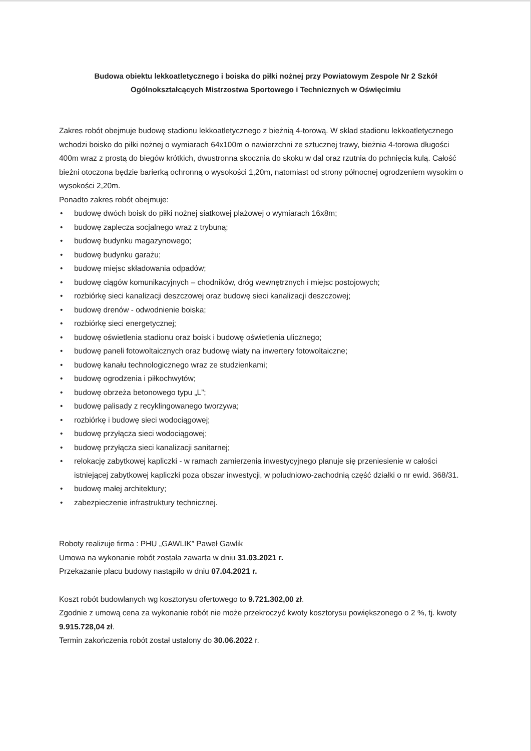Budowa obiektu lekkoatletycznego i boiska do piłki nożnej przy Powiatowym Zespole Nr 2 Szkół Ogólnokształcących Mistrzostwa Sportowego i Technicznych w Oświęcimiu
Zakres robót obejmuje budowę stadionu lekkoatletycznego z bieżnią 4-torową. W skład stadionu lekkoatletycznego wchodzi boisko do piłki nożnej o wymiarach 64x100m o nawierzchni ze sztucznej trawy, bieżnia 4-torowa długości 400m wraz z prostą do biegów krótkich, dwustronna skocznia do skoku w dal oraz rzutnia do pchnięcia kulą. Całość bieżni otoczona będzie barierką ochronną o wysokości 1,20m, natomiast od strony północnej ogrodzeniem wysokim o wysokości 2,20m.
Ponadto zakres robót obejmuje:
• budowę dwóch boisk do piłki nożnej siatkowej plażowej o wymiarach 16x8m;
• budowę zaplecza socjalnego wraz z trybuną;
• budowę budynku magazynowego;
• budowę budynku garażu;
• budowę miejsc składowania odpadów;
• budowę ciągów komunikacyjnych – chodników, dróg wewnętrznych i miejsc postojowych;
• rozbiórkę sieci kanalizacji deszczowej oraz budowę sieci kanalizacji deszczowej;
• budowę drenów - odwodnienie boiska;
• rozbiórkę sieci energetycznej;
• budowę oświetlenia stadionu oraz boisk i budowę oświetlenia ulicznego;
• budowę paneli fotowoltaicznych oraz budowę wiaty na inwertery fotowoltaiczne;
• budowę kanału technologicznego wraz ze studzienkami;
• budowę ogrodzenia i piłkochwytów;
• budowę obrzeża betonowego typu „L”;
• budowę palisady z recyklingowanego tworzywa;
• rozbiórkę i budowę sieci wodociągowej;
• budowę przyłącza sieci wodociągowej;
• budowę przyłącza sieci kanalizacji sanitarnej;
• relokację zabytkowej kapliczki - w ramach zamierzenia inwestycyjnego planuje się przeniesienie w całości istniejącej zabytkowej kapliczki poza obszar inwestycji, w południowo-zachodnią część działki o nr ewid. 368/31.
• budowę małej architektury;
• zabezpieczenie infrastruktury technicznej.
Roboty realizuje firma : PHU „GAWLIK” Paweł Gawlik
Umowa na wykonanie robót została zawarta w dniu 31.03.2021 r.
Przekazanie placu budowy nastąpiło w dniu 07.04.2021 r.
Koszt robót budowlanych wg kosztorysu ofertowego to 9.721.302,00 zł.
Zgodnie z umową cena za wykonanie robót nie może przekroczyć kwoty kosztorysu powiększonego o 2 %, tj. kwoty 9.915.728,04 zł.
Termin zakończenia robót został ustalony do 30.06.2022 r.